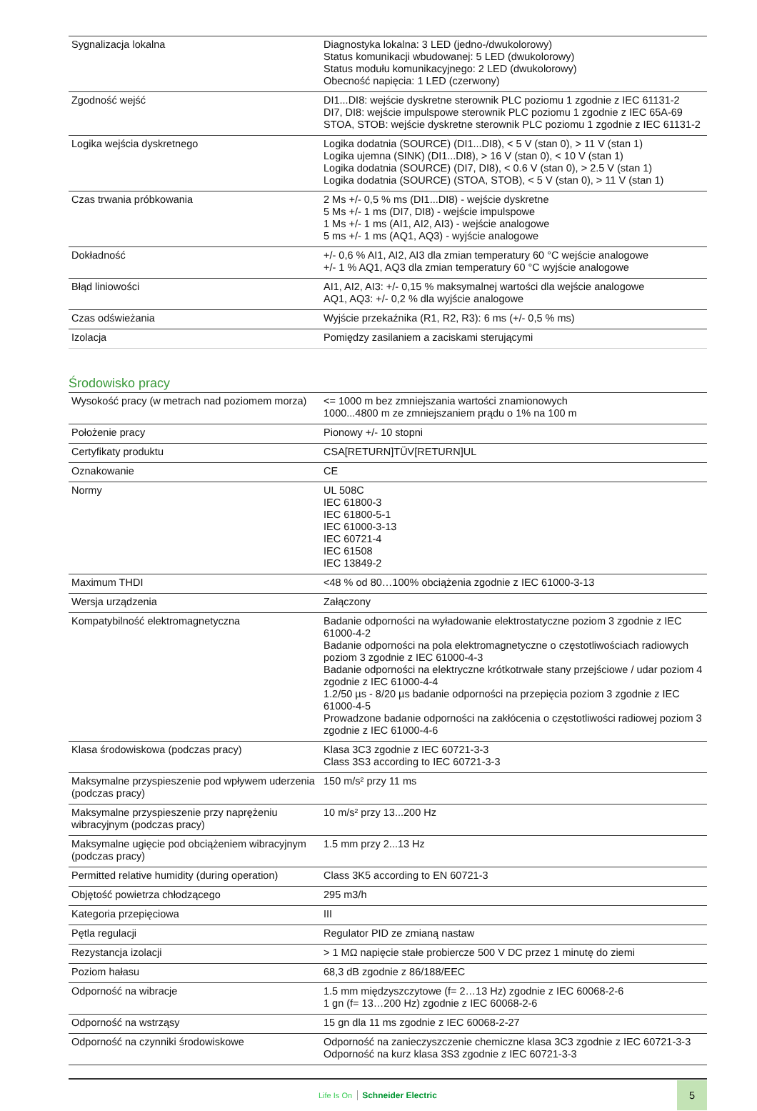| Sygnalizacja lokalna | Diagnostyka lokalna: 3 LED (jedno-/dwukolorowy) Status komunikacji wbudowanej: 5 LED (dwukolorowy) Status modułu komunikacyjnego: 2 LED (dwukolorowy) Obecność napięcia: 1 LED (czerwony) |
| Zgodność wejść | DI1...DI8: wejście dyskretne sterownik PLC poziomu 1 zgodnie z IEC 61131-2 DI7, DI8: wejście impulspowe sterownik PLC poziomu 1 zgodnie z IEC 65A-69 STOA, STOB: wejście dyskretne sterownik PLC poziomu 1 zgodnie z IEC 61131-2 |
| Logika wejścia dyskretnego | Logika dodatnia (SOURCE) (DI1...DI8), < 5 V (stan 0), > 11 V (stan 1) Logika ujemna (SINK) (DI1...DI8), > 16 V (stan 0), < 10 V (stan 1) Logika dodatnia (SOURCE) (DI7, DI8), < 0.6 V (stan 0), > 2.5 V (stan 1) Logika dodatnia (SOURCE) (STOA, STOB), < 5 V (stan 0), > 11 V (stan 1) |
| Czas trwania próbkowania | 2 Ms +/- 0,5 % ms (DI1...DI8) - wejście dyskretne 5 Ms +/- 1 ms (DI7, DI8) - wejście impulspowe 1 Ms +/- 1 ms (AI1, AI2, AI3) - wejście analogowe 5 ms +/- 1 ms (AQ1, AQ3) - wyjście analogowe |
| Dokładność | +/- 0,6 % AI1, AI2, AI3 dla zmian temperatury 60 °C wejście analogowe +/- 1 % AQ1, AQ3 dla zmian temperatury 60 °C wyjście analogowe |
| Błąd liniowości | AI1, AI2, AI3: +/- 0,15 % maksymalnej wartości dla wejście analogowe AQ1, AQ3: +/- 0,2 % dla wyjście analogowe |
| Czas odświeżania | Wyjście przekaźnika (R1, R2, R3): 6 ms (+/- 0,5 % ms) |
| Izolacja | Pomiędzy zasilaniem a zaciskami sterującymi |
Środowisko pracy
| Wysokość pracy (w metrach nad poziomem morza) | <= 1000 m bez zmniejszania wartości znamionowych 1000...4800 m ze zmniejszaniem prądu o 1% na 100 m |
| Położenie pracy | Pionowy +/- 10 stopni |
| Certyfikaty produktu | CSA[RETURN]TÜV[RETURN]UL |
| Oznakowanie | CE |
| Normy | UL 508C IEC 61800-3 IEC 61800-5-1 IEC 61000-3-13 IEC 60721-4 IEC 61508 IEC 13849-2 |
| Maximum THDI | <48 % od 80…100% obciążenia zgodnie z IEC 61000-3-13 |
| Wersja urządzenia | Załączony |
| Kompatybilność elektromagnetyczna | Badanie odporności na wyładowanie elektrostatyczne poziom 3 zgodnie z IEC 61000-4-2 Badanie odporności na pola elektromagnetyczne o częstotliwościach radiowych poziom 3 zgodnie z IEC 61000-4-3 Badanie odporności na elektryczne krótkotrwałe stany przejściowe / udar poziom 4 zgodnie z IEC 61000-4-4 1.2/50 µs - 8/20 µs badanie odporności na przepięcia poziom 3 zgodnie z IEC 61000-4-5 Prowadzone badanie odporności na zakłócenia o częstotliwości radiowej poziom 3 zgodnie z IEC 61000-4-6 |
| Klasa środowiskowa (podczas pracy) | Klasa 3C3 zgodnie z IEC 60721-3-3 Class 3S3 according to IEC 60721-3-3 |
| Maksymalne przyspieszenie pod wpływem uderzenia (podczas pracy) | 150 m/s² przy 11 ms |
| Maksymalne przyspieszenie przy naprężeniu wibracyjnym (podczas pracy) | 10 m/s² przy 13...200 Hz |
| Maksymalne ugięcie pod obciążeniem wibracyjnym (podczas pracy) | 1.5 mm przy 2...13 Hz |
| Permitted relative humidity (during operation) | Class 3K5 according to EN 60721-3 |
| Objętość powietrza chłodzącego | 295 m3/h |
| Kategoria przepięciowa | III |
| Pętla regulacji | Regulator PID ze zmianą nastaw |
| Rezystancja izolacji | > 1 MΩ napięcie stałe probiercze 500 V DC przez 1 minutę do ziemi |
| Poziom hałasu | 68,3 dB zgodnie z 86/188/EEC |
| Odporność na wibracje | 1.5 mm międzyszczytowe (f= 2…13 Hz) zgodnie z IEC 60068-2-6 1 gn (f= 13…200 Hz) zgodnie z IEC 60068-2-6 |
| Odporność na wstrząsy | 15 gn dla 11 ms zgodnie z IEC 60068-2-27 |
| Odporność na czynniki środowiskowe | Odporność na zanieczyszczenie chemiczne klasa 3C3 zgodnie z IEC 60721-3-3 Odporność na kurz klasa 3S3 zgodnie z IEC 60721-3-3 |
Life Is On Schneider Electric 5